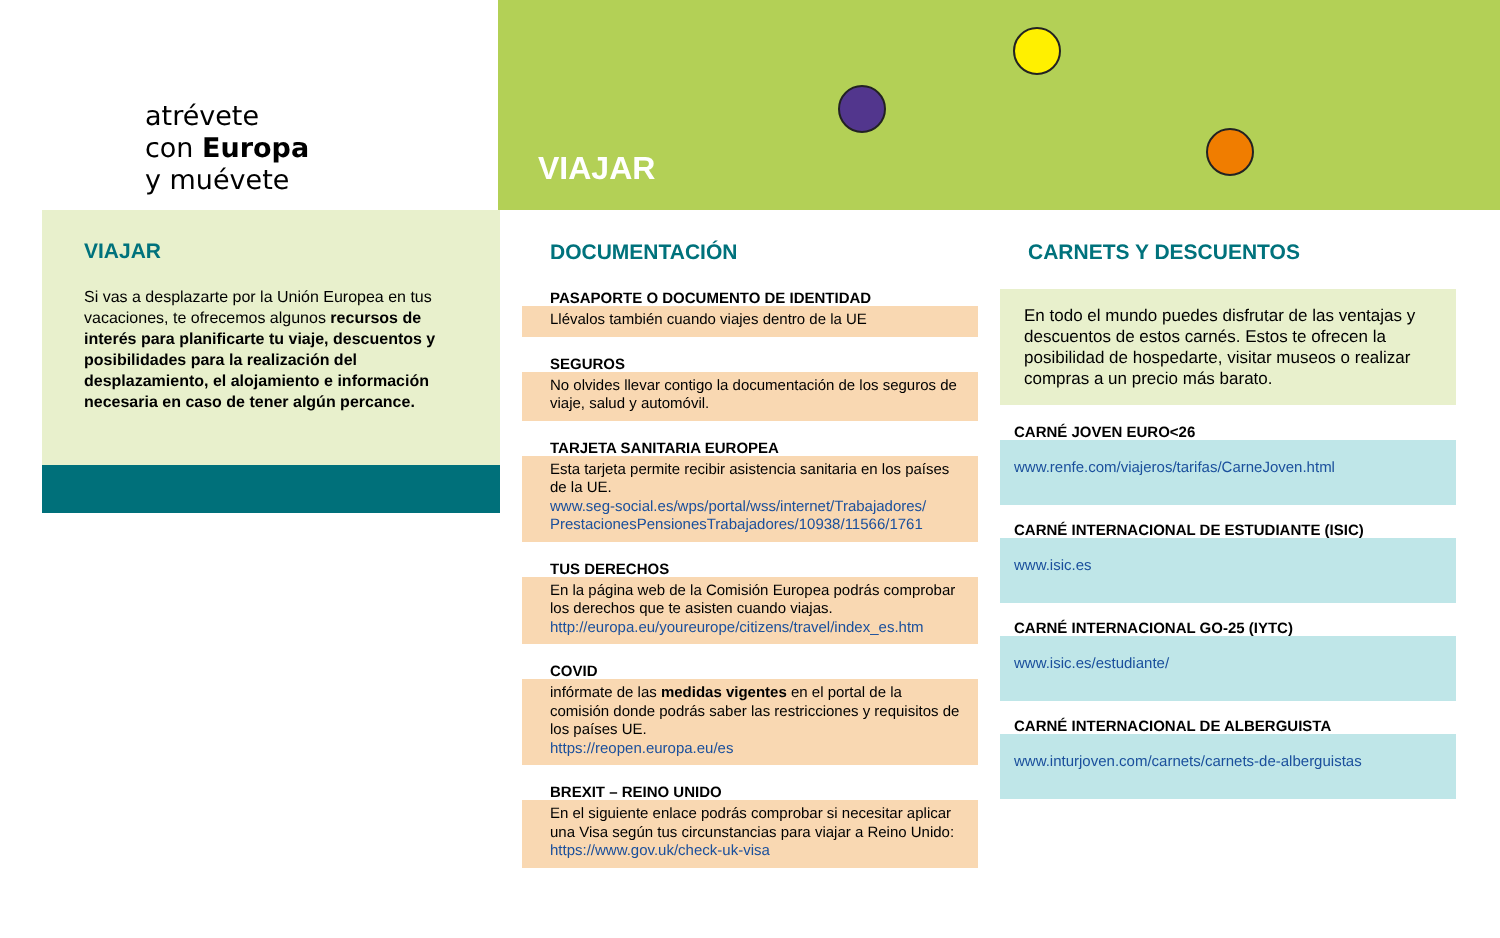atrévete
con Europa
y muévete
VIAJAR
VIAJAR
Si vas a desplazarte por la Unión Europea en tus vacaciones, te ofrecemos algunos recursos de interés para planificarte tu viaje, descuentos y posibilidades para la realización del desplazamiento, el alojamiento e información necesaria en caso de tener algún percance.
DOCUMENTACIÓN
PASAPORTE O DOCUMENTO DE IDENTIDAD
Llévalos también cuando viajes dentro de la UE
SEGUROS
No olvides llevar contigo la documentación de los seguros de viaje, salud y automóvil.
TARJETA SANITARIA EUROPEA
Esta tarjeta permite recibir asistencia sanitaria en los países de la UE.
www.seg-social.es/wps/portal/wss/internet/Trabajadores/ PrestacionesPensionesTrabajadores/10938/11566/1761
TUS DERECHOS
En la página web de la Comisión Europea podrás comprobar los derechos que te asisten cuando viajas.
http://europa.eu/youreurope/citizens/travel/index_es.htm
COVID
infórmate de las medidas vigentes en el portal de la comisión donde podrás saber las restricciones y requisitos de los países UE.
https://reopen.europa.eu/es
BREXIT – REINO UNIDO
En el siguiente enlace podrás comprobar si necesitar aplicar una Visa según tus circunstancias para viajar a Reino Unido:
https://www.gov.uk/check-uk-visa
CARNETS Y DESCUENTOS
En todo el mundo puedes disfrutar de las ventajas y descuentos de estos carnés. Estos te ofrecen la posibilidad de hospedarte, visitar museos o realizar compras a un precio más barato.
CARNÉ JOVEN EURO<26
www.renfe.com/viajeros/tarifas/CarneJoven.html
CARNÉ INTERNACIONAL DE ESTUDIANTE (ISIC)
www.isic.es
CARNÉ INTERNACIONAL GO-25 (IYTC)
www.isic.es/estudiante/
CARNÉ INTERNACIONAL DE ALBERGUISTA
www.inturjoven.com/carnets/carnets-de-alberguistas